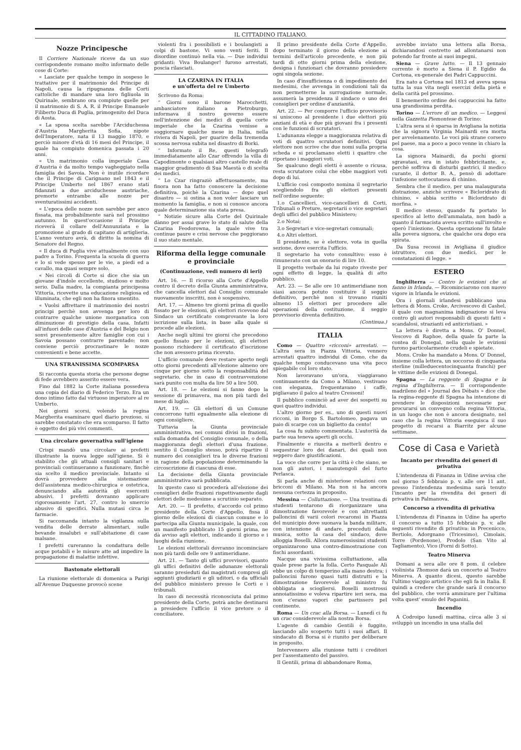IL CITTADINO ITALIANO.
Nozze Principesche
Il Corriere Nazionale riceve da un suo corrispondente romano molto informato delle cose di Corte:
« Lasciate per qualche tempo in sospeso le trattative per il matrimonio del Principe di Napoli, causa la ripugnanza delle Corti cattoliche di mandare una loro figliuola in Quirinale, sembrano ora compiute quelle per il matrimonio di S. A. R. il Principe Emanuele Filiberto Duca di Puglia, primogenito del Duca di Aosta.
« La sposa scelta sarebbe l'Arciduchessa d'Austria Margherita Sofia, nipote dell'Imperatore, nata il 13 maggio 1870, e perciò minore d'età di 16 mesi del Principe, il quale ha compiuto domenica passata i 20 anni.
« Un matrimonio colla imperiale Casa d'Austria è da molto tempo vagheggiato nella famiglia dei Savoia. Non è inutile ricordare che il Principe di Carignano nel 1843 e il Principe Umberto nel 1867 erano stati fidanzati a due arciduchesse austriache, premorte entrambe alle nozze per sventuratissimi accidenti.
« L'epoca delle nozze non sarebbe per anco fissata, ma probabilmente sarà nel prossimo autunno. In quest'occasione il Principe riceverà il collare dell'Annunziata e la promozione al grado di capitano di artiglieria. L'anno venturo avrà, di diritto la nomina di Senatore del Regno.
« Il duca di Puglia vive attualmente con suo padre a Torino. Frequenta la scuola di guerra e lo si vede spesso per le vie, a piedi ed a cavallo, ma quasi sempre solo.
« Nei circoli di Corte si dice che sia un giovane d'indole eccellente, studioso e molto serio. Dalla madre, la compianta principessa Vittoria, ricevette una educazione religiosa ed illuminata, che egli non ha finora smentito.
« Vuolsi affrettare il matrimonio dei nostri principi perchè non avvenga per loro di contrarre qualche unione morganatica con diminuzione di prestigio della casa. Infatti all'infuori delle case d'Austria e del Belgio non sonvi presentemente altre famiglie con cui i Savoia possano contrarre parentado; non conviene perciò procrastinare le nozze convenienti e bene accette.
UNA STRANISSIMA SCOMPARSA
Si racconta questa storia che persone degne di fede avrebbero asserito essere vera.
Fino dal 1882 la Corte italiana possedeva una copia del diario di Federico Terzo. Era un dono intimo fatto dal virtuoso imperatore al re Umberto.
Nei giorni scorsi, volendo la regina Margherita esaminare quel diario prezioso, si sarebbe constatato che era scomparso. Il fatto è oggetto dei più vivi commenti.
Una circolare governativa sull'igiene
Crispi mandò una circolare ai prefetti illustrante la nuova legge sull'igiene. Si è stabilito che gli attuali consigli sanitari e provinciali continueranno a funzionare, finchè sia scelto il medico provinciale. Intanto si dovrà provvedere alla sistemazione dell'assistenza medico-chirurgica e ostetrica, denunciando alla autorità gli esercenti abusivi. I prefetti dovranno applicare rigorosamente l'art. 27, contro lo smercio abusivo di specifici. Nulla mutasi circa le farmacie.
Si raccomanda intanto la vigilanza sulla vendita delle derrate alimentari, sulle bevande insalubri e sull'abitazione di case malsane.
I prefetti cureranno la condattura delle acque potabili e le misure atte ad impedire la propagazione di malattie infettive.
Bastonate elettorali
La riunione elettorale di domenica a Parigi all'Avenue Duquesne provocò scene
violenti fra i possibilisti e i boulangisti a colpi di bastone. Vi sono venti feriti. Il disordine continuò nella via. — Due individui gridanti: Viva Boulanger! furono arrestati, poscia rilasciati.
LA CZARINA IN ITALIA
e un'offerta del re Umberto
Scrivono da Roma:
“ Giorni sono il barone Marocchetti, ambasciatore italiano a Pietroburgo, informava il nostro governo essere nell'intenzione dei medici di quella corte imperiale che la Czarina venisse a soggiornare qualche mese in Italia, nella riviera di Napoli, per guarire della tremenda scossa nervosa subita nel disastro di Borki.
“ Informato il Re, questi telegrafò immediatamente allo Czar offrendo la villa di Capodimonte o qualsiasi altro castello reale di maggior gradimento di Sua Maestà o di scelta dei medici.
“ Lo Czar ringraziò affettuosamente, ma finora non ha fatto conoscere la decisione definitiva, poichè la Czarina — dopo quel disastro — si ostina a non voler lasciare un momento la famiglia, e non si conosce ancora quale determinazione sia stata presa.
“ Notizie sicure alla Corte del Quirinale dànno per assai grave lo stato di salute della Czarina Feodorowna, la quale vive tra continue paure e crisi nervose che peggiorano il suo stato mentale.
Riforma della legge comunale e provinciale
(Continuazione, vedi numero di ieri)
Art. 16. — Il ricorso alla Corte d'Appello contro il decreto della Giunta amministrativa, che cancella elettori dal Consiglio comunale nuovamente inscritti, non è sospensivo.
Art. 17. — Almeno tre giorni prima di quello fissato per le elezioni, gli elettori ricevono dal Sindaco un certificato comprovante la loro iscrizione sulla lista, in base alla quale si procede alle elezioni.
Anche negli ultimi tre giorni che precedono quello fissato per le elezioni, gli elettori possono richiedere il certificato d'iscrizione che non avessero prima ricevuto.
L'ufficio comunale deve restare aperto negli otto giorni precedenti all'elezione almeno ore cinque per giorno sotto la responsabilità del segretario, che in caso di contravvenzione sarà punito con multa da lire 50 a lire 500.
Art. 18. — Le elezioni si fanno dopo la sessione di primavera, ma non più tardi del mese di luglio.
Art. 19. — Gli elettori di un Comune concorrono tutti egualmente alla elezione di ogni consigliere.
Tuttavia la Giunta provinciale amministrativa, nei comuni divisi in frazioni, sulla domanda del Consiglio comunale, o della maggioranza degli elettori d'una frazione, sentito il Consiglio stesso, potrà ripartire il numero dei consiglieri tra le diverse frazioni in ragione della popolazione determinando la circoscrizione di ciascuna di esse.
La decisione della Giunta provinciale amministrativa sarà pubblicata.
In questo caso si procederà all'elezione dei consiglieri delle frazioni rispettivamente dagli elettori delle medesime a scrutinio separato.
Art. 20. — Il prefetto, d'accordo col primo presidente della Corte d'Appello, fissa il giorno delle elezioni di ciascun comune e lo partecipa alla Giunta municipale, la quale, con un manifesto pubblicato 15 giorni prima, ne dà avviso agli elettori, indicando il giorno e i luoghi della riunione.
Le elezioni elettorali dovranno incominciare non più tardi delle ore 9 antimeridiane.
Art. 21. — Tanto gli uffici provvisori, quanto gli uffici definitivi delle adunanze elettorali saranno presieduti dai magistrati compresi gli aggiunti giudiziarii e gli uditori, o da ufficiali del pubblico ministero presso le Corti e i tribunali.
In caso di necessità riconosciuta dal primo presidente della Corte, potrà anche destinarsi a presiedere l'ufficio il vice pretore o il conciliatore.
Il primo presidente della Corte d'Appello, dopo terminato il giorno della elezione ai termini dell'articolo precedente, e non più tardi di otto giorni prima della elezione, designa i funzionari che dovranno presiedere ogni singola sezione.
In caso d'insufficienza o di impedimento dei medesimi, che avvenga in condizioni tali da non permetterne la surrogazione normale, assumerà la presidenza il sindaco o uno dei consiglieri per ordine d'anzianità.
Art. 22. — Per comporre l'ufficio provvisorio si uniscono al presidente i due elettori più anziani di età e due più giovani fra i presenti con le funzioni di scrutatori.
L'adunanza elegge a maggioranza relativa di voti di quattro scrutatori definitivi. Ogni elettore non scrive che due nomi sulla propria scheda e si proclamano eletti i quattro che riportano i maggiori voti.
Se qualcuno degli eletti è assente o ricusa, resta scrutatore colui che ebbe maggiori voti dopo di lui.
L'ufficio così composto nomina il segretario scegliendolo fra gli elettori presenti nell'ordine seguente:
1.o Cancellieri, vice-cancellieri di Corti, Tribunali o Preture, segretarii o vice segretari degli uffici del pubblico Ministero;
2.o Notai;
3.o Segretari e vice-segretari comunali;
4.o Altri elettori.
Il presidente, se è elettore, vota in quella sezione, dove esercita l'ufficio.
Il segretario ha voto consultivo: esso è rimunerato con un onorario di lire 10.
Il progetto verbale da lui rogato riveste per ogni effetto di legge, la qualità di atto pubblico.
Art. 23. — Se alle ore 10 antimeridiane non siasi ancora potuto costituire il seggio definitivo, perchè non si trovano riuniti almeno 15 elettori per procedere alle operazioni della costituzione, il seggio provvisorio diventa definitivo.
(Continua.)
ITALIA
Como — Quattro «ricconi» arrestati. — L'altra sera in Piazza Vittoria, vennero arrestati quattro individui di Como, che da qualche tempo conducevano una vita poco spiegabile col loro stato.
Non lavoravano un'ora, viaggiavano continuamente da Como a Milano, vestivano con eleganza, frequentavano i caffè, pigliavano il palco al teatro Cressoni!
Il pubblico cominciò ad aver dei sospetti su quei quattro individui.
L'altro giorno per es., uno di questi nuovi ricconi, in Borgo S. Bartolomeo, pagava un paio di scarpe con un biglietto da cento!
La cosa fu subito commentata. L'autorità da parte sua teneva aperti gli occhi.
Finalmente e riuscita a metterli dentro e sequestrar loro dei danari, dei quali non seppero dare giustificazioni.
La voce che corre per la città è che siano, se non gli autori, i manutengoli del furto Perlasca.
Si parla anche di misteriose relazioni con bricconi di Milano. Ma non si ha ancora nessuna certezza in proposito.
Messina — Colluttazione. — Una trentina di studenti tentarono di riorganizzare una dimostrazione favorevole e con altrettanti palloncini di varii colori recaronsi in Piazza del municipio dove suonava la banda militare, con intenzione di andare, preceduti dalla musica, sotto la casa del sindaco, dove alloggia Boselli. Allora numerosissimi studenti organizzarono una contro-dimostrazione con fischi assordanti.
Nacque una vivissima colluttazione, alla quale prese parte la folla. Certo Pasquale Alì ebbe un colpo di temperino alla mano destra; i palloncini furono quasi tutti distrutti e la dimostrazione favorevole al ministro fu obbligata a sciogliersi. Boselli mostrossi annoiatissimo e voleva ripartire ieri sera, ma non c'erano vapori che partissero pel continente.
Roma — Un crac alla Borsa. — Lunedì ci fu un crac considerevole alla nostra Borsa.
L'agente di cambio Gentili è fuggito, lasciando allo scoperto tutti i suoi affari. Il sindacato di Borsa si è riunito per deliberare in proposito.
Intervennero alla riunione tutti i creditori per l'assestamento del passivo.
Il Gentili, prima di abbandonare Roma,
avrebbe inviato una lettera alla Borsa, dichiarandosi costretto ad allontanarsi non potendo far fronte ai suoi impegni.
Siena — Grave lutto. — Il 13 gennaio corrente è morto a Siena il P. Egidio da Cortona, ex-generale dei Padri Cappuccini.
Era nato a Cortona nel 1813 ed aveva spesa tutta la sua vita negli esercizi della pietà e della carità pel prossimo.
Il benemerito ordine dei cappuccini ha fatto una grandissima perdita.
Torino — L'errore di un medico. — Leggesi nella Gazzetta Piemontese di Torino:
L'altra sera si è sparsa in Avigliana la notizia che la signora Virginia Mainardi era morta per avvelenamento. Le voci più strane corsero pel paese, ma a poco a poco venne in chiaro la cosa.
La signora Mainardi, da pochi giorni sgravatasi, era in istato febbricitante, e, perchè soffriva di disturbi gastrici, il medico curante, il dottor B. A., pensò di adottare l'infezione sottocutanea di chinino.
Sembra che il medico, per una malaugurata distrazione, anzichè scrivere « Bicloridrato di chinino, » abbia scritto « Bicloridrato di morfina. »
Il medico stesso, quando fu portato lo specifico al letto dell'ammalata, non badò a quanto il farmacista aveva scritto sull'involto e operò l'iniezione. Questa operazione fu fatale alla povera signora, che qualche ora dopo era spirata.
Da Susa recossi in Avigliana il giudice istruttore, con due medici, per le constatazioni di legge. »
ESTERO
Inghilterra — Contro le evizioni che si fanno in Irlanda. — Ricominciarono con nuovo vigore in Irlanda le evizioni.
Ora i giornali irlandesi pubblicano una lettera di Mons. Croke, Arcivescovo di Cashel, il quale con magnanima indignazione si leva contro gli autori responsabili di questi fatti « scandalosi, strazianti ed anticristiani. »
La lettera è diretta a Mons. O' Donnel, Vescovo di Raphoe, della quale fa parte la contea di Donegal, nella quale le evizioni furono particolarmente crudeli e spietate.
Mons. Croke ha mandato a Mons. O' Donnel, insieme colla lettera, un soccorso di cinquanta sterline (milleduecentocinquanta franchi) per le vittime delle evizioni di Donegal.
Spagna — La reggente di Spagna e la regina d'Inghilterra. — Il corrispondente madrileno del « Journal des Débats » dice che la regina-reggente di Spagna ha intenzione di prendere le disposizioni necessarie per procurarsi un convegno colla regina Vittoria, in un luogo che non è ancora designato, nel caso che la regina Vittoria eseguisca il suo progetto di recarsi a Biarritz per alcune settimane.
Cose di Casa e Varietà
Incanto per rivendita dei generi di privativa
L'intendenza di Finanza in Udine avvisa che nel giorno 5 febbraio p. v. alle ore 11 ant. presso l'intendenza medesima sarà tenuto l'incanto per la rivendita dei generi di privativa in Palmanova.
Concorso a rivendita di privativa
L'intendenza di Finanza in Udine ha aperto il concorso a tutto 15 febbraio p. v. alle seguenti rivendite di privativa: in Precenicco, Bertiolo, Adorgnano (Tricesimo), Cimolais, Torre (Pordenone), Prodolo (San Vito al Tagliamento), Vico (Forni di Sotto).
Teatro Minerva
Domani a sera alle ore 8 pom. il celebre violinista Thomson darà un concerto al Teatro Minerva. A quanto dicesi, questo sarebbe l'ultimo viaggio artistico che egli fa in Italia. È quindi a credere che grande sarà il concorso del pubblico, che vorrà ammirare per l'ultima volta quest' emulo del Paganini.
Incendio
A Codroipo lunedì mattina, circa alle 3 si sviluppò un incendio in una stalla del